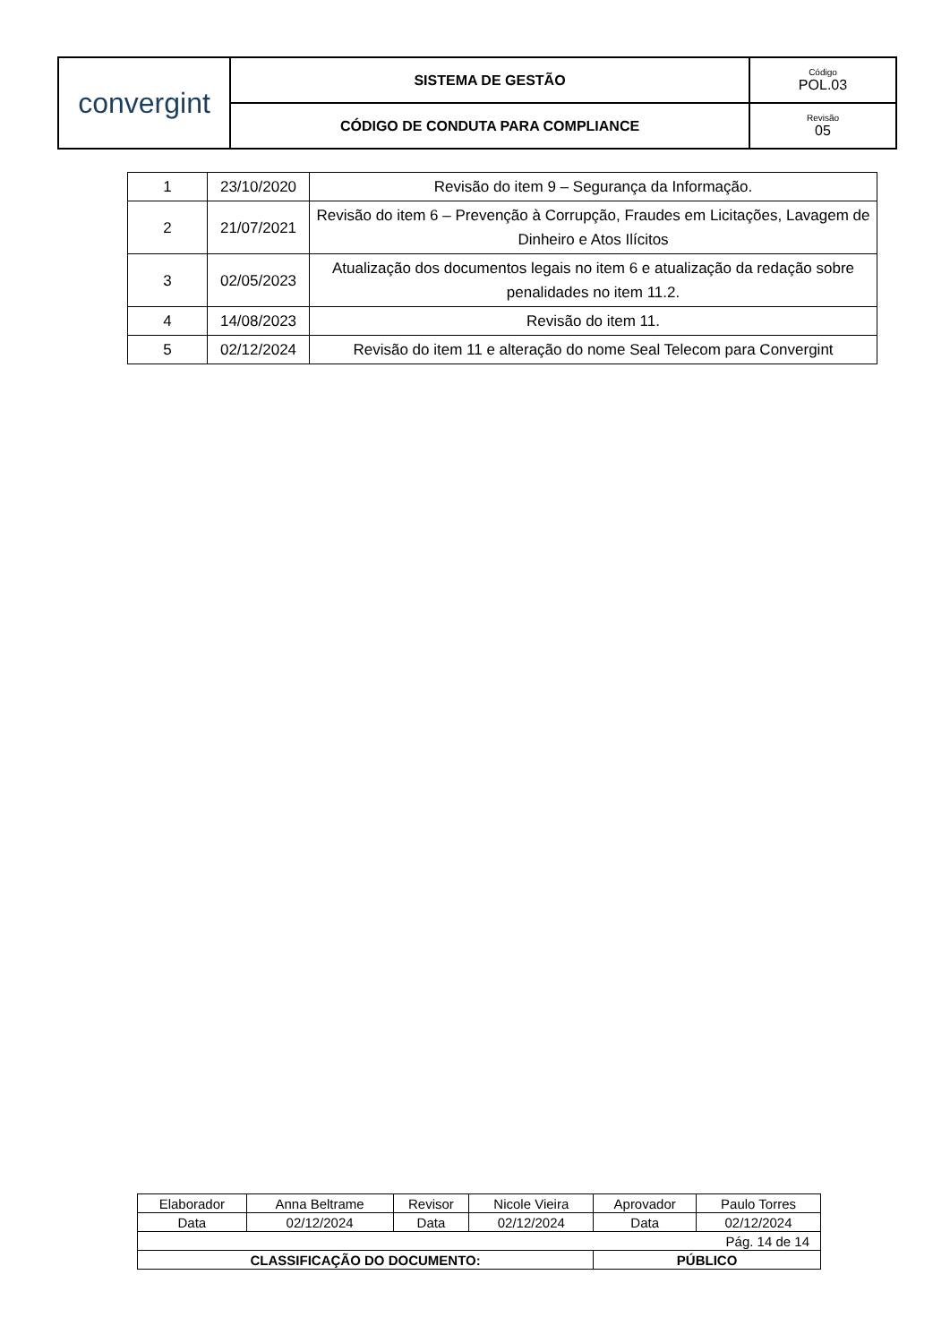| convergint | SISTEMA DE GESTÃO | Código POL.03 |
| | CÓDIGO DE CONDUTA PARA COMPLIANCE | Revisão 05 |
| 1 | 23/10/2020 | Revisão do item 9 – Segurança da Informação. |
| 2 | 21/07/2021 | Revisão do item 6 – Prevenção à Corrupção, Fraudes em Licitações, Lavagem de Dinheiro e Atos Ilícitos |
| 3 | 02/05/2023 | Atualização dos documentos legais no item 6 e atualização da redação sobre penalidades no item 11.2. |
| 4 | 14/08/2023 | Revisão do item 11. |
| 5 | 02/12/2024 | Revisão do item 11 e alteração do nome Seal Telecom para Convergint |
| Elaborador | Anna Beltrame | Revisor | Nicole Vieira | Aprovador | Paulo Torres |
| Data | 02/12/2024 | Data | 02/12/2024 | Data | 02/12/2024 |
| Pág. 14 de 14 | | | | | |
| CLASSIFICAÇÃO DO DOCUMENTO: | | | | PÚBLICO | |